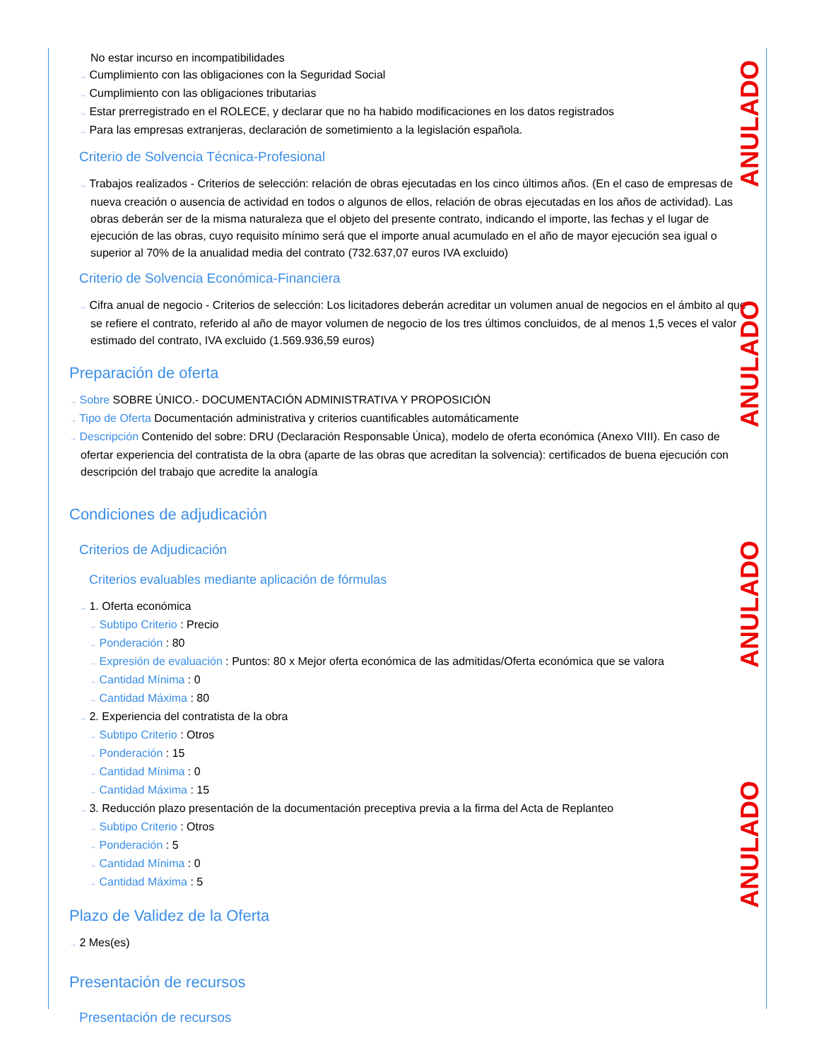No estar incurso en incompatibilidades
→ Cumplimiento con las obligaciones con la Seguridad Social
→ Cumplimiento con las obligaciones tributarias
→ Estar prerregistrado en el ROLECE, y declarar que no ha habido modificaciones en los datos registrados
→ Para las empresas extranjeras, declaración de sometimiento a la legislación española.
Criterio de Solvencia Técnica-Profesional
→ Trabajos realizados - Criterios de selección: relación de obras ejecutadas en los cinco últimos años. (En el caso de empresas de nueva creación o ausencia de actividad en todos o algunos de ellos, relación de obras ejecutadas en los años de actividad). Las obras deberán ser de la misma naturaleza que el objeto del presente contrato, indicando el importe, las fechas y el lugar de ejecución de las obras, cuyo requisito mínimo será que el importe anual acumulado en el año de mayor ejecución sea igual o superior al 70% de la anualidad media del contrato (732.637,07 euros IVA excluido)
Criterio de Solvencia Económica-Financiera
→ Cifra anual de negocio - Criterios de selección: Los licitadores deberán acreditar un volumen anual de negocios en el ámbito al que se refiere el contrato, referido al año de mayor volumen de negocio de los tres últimos concluidos, de al menos 1,5 veces el valor estimado del contrato, IVA excluido (1.569.936,59 euros)
Preparación de oferta
→ Sobre SOBRE ÚNICO.- DOCUMENTACIÓN ADMINISTRATIVA Y PROPOSICIÓN
→ Tipo de Oferta Documentación administrativa y criterios cuantificables automáticamente
→ Descripción Contenido del sobre: DRU (Declaración Responsable Única), modelo de oferta económica (Anexo VIII). En caso de ofertar experiencia del contratista de la obra (aparte de las obras que acreditan la solvencia): certificados de buena ejecución con descripción del trabajo que acredite la analogía
Condiciones de adjudicación
Criterios de Adjudicación
Criterios evaluables mediante aplicación de fórmulas
→ 1. Oferta económica
→ Subtipo Criterio : Precio
→ Ponderación : 80
→ Expresión de evaluación : Puntos: 80 x Mejor oferta económica de las admitidas/Oferta económica que se valora
→ Cantidad Mínima : 0
→ Cantidad Máxima : 80
→ 2. Experiencia del contratista de la obra
→ Subtipo Criterio : Otros
→ Ponderación : 15
→ Cantidad Mínima : 0
→ Cantidad Máxima : 15
→ 3. Reducción plazo presentación de la documentación preceptiva previa a la firma del Acta de Replanteo
→ Subtipo Criterio : Otros
→ Ponderación : 5
→ Cantidad Mínima : 0
→ Cantidad Máxima : 5
Plazo de Validez de la Oferta
→ 2 Mes(es)
Presentación de recursos
Presentación de recursos
ANULADO
ANULADO
ANULADO
ANULADO